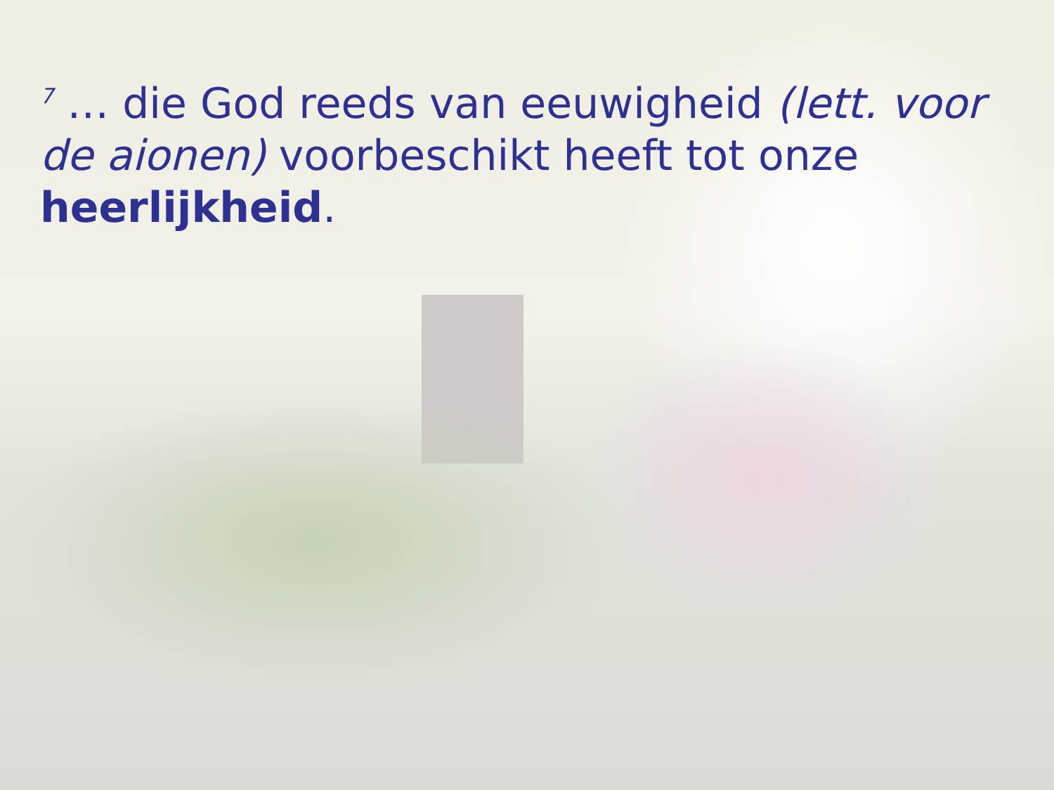<sup>7</sup> … die God reeds van eeuwigheid (lett. voor de aionen) voorbeschikt heeft tot onze heerlijkheid.